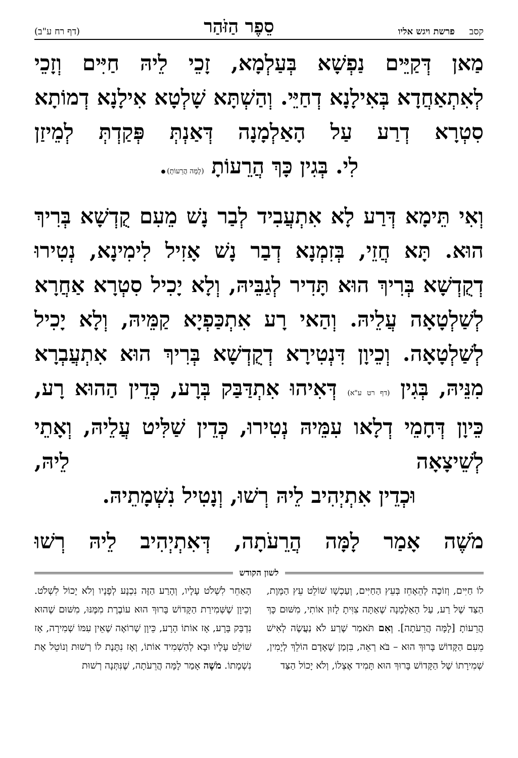קסב פרשת ויגש אליו סֵפֶר הַזֹּהַר (דף רח ע"ב)
מַאן דְּקַיֵּים נַפְשָׁא בְּעַלְמָא, זָכֵי לֵיהּ חַיִּים וְזָכֵי לְאִתְאַחֲדָא בְּאִילָנָא דְחַיֵּי. וְהַשְׁתָּא שָׁלְטָא אִילָנָא דְמוֹתָא סִטְרָא דְרַע עַל הָאַלְמָנָה דְּאַנְתְּ פְּקַדְתְּ לְמֵיזַן
לִי. בְּגִין כָּךְ הֲרֵעוֹתָ (לָמָּה הֲרֵעוֹתָ).
וְאִי תֵּימָא דְּרַע לָא אִתְעֲבִיד לְבַר נָשׁ מֵעִם קֻדְשָׁא בְּרִיךְ הוּא. תָּא חֲזֵי, בְּזִמְנָא דְבַר נָשׁ אָזִיל לִימִינָא, נְטִירוּ דְקֻדְשָׁא בְּרִיךְ הוּא תָּדִיר לְגַבֵּיהּ, וְלָא יָכִיל סִטְרָא אַחֲרָא לְשַׁלְטָאָה עֲלֵיהּ. וְהַאי רָע אִתְכַּפְיָא קַמֵּיהּ, וְלָא יָכִיל לְשַׁלְטָאָה. וְכֵיוָן דִּנְטִירָא דְקֻדְשָׁא בְּרִיךְ הוּא אִתְעֲבְרָא מִנֵּיהּ, בְּגִין (דף רט ע"א) דְּאִיהוּ אִתְדַּבַּק בְּרָע, כְּדֵין הַהוּא רָע, כֵּיוָן דְּחָמֵי דְלָאו עִמֵּיהּ נְטִירוּ, כְּדֵין שַׁלִּיט עֲלֵיהּ, וְאָתֵי לְשֵׁיצָאָה לֵיהּ,
וּכְדֵין אִתְיְהִיב לֵיהּ רְשׁוּ, וְנָטִיל נִשְׁמָתֵיהּ.
מֹשֶׁה אָמַר לָמָּה הֲרֵעֹתָה, דְּאִתְיְהִיב לֵיהּ רְשׁוּ
לשון הקודש
לוֹ חַיִּים, וְזוֹכֶה לְהֵאָחֵז בְּעֵץ הַחַיִּים, וְעַכְשָׁו שׁוֹלֵט עֵץ הַמָּוֶת, הַצַּד שֶׁל רַע, עַל הָאַלְמָנָה שֶׁאַתָּה צִוִּיתָ לָזוּן אוֹתִי, מִשּׁוּם כָּךְ הֲרֵעוֹתָ [לָמָּה הֲרֵעֹתָה]. וְאִם תֹּאמַר שֶׁרַע לֹא נַעֲשֶׂה לְאִישׁ מֵעִם הַקָּדוֹשׁ בָּרוּךְ הוּא – בֹּא רְאֵה, בִּזְמַן שֶׁאָדָם הוֹלֵךְ לְיָמִין, שְׁמִירָתוֹ שֶׁל הַקָּדוֹשׁ בָּרוּךְ הוּא תָּמִיד אֶצְלוֹ, וְלֹא יָכוֹל הַצַּד
הָאַחֵר לִשְׁלֹט עָלָיו, וְהָרַע הַזֶּה נִכְנָע לְפָנָיו וְלֹא יָכוֹל לִשְׁלֹט. וְכֵיוָן שֶׁשְּׁמִירַת הַקָּדוֹשׁ בָּרוּךְ הוּא עוֹבֶרֶת מִמֶּנּוּ, מִשּׁוּם שֶׁהוּא נִדְבָּק בָּרָע, אָז אוֹתוֹ הָרָע, כֵּיוָן שֶׁרוֹאֶה שֶׁאֵין עִמּוֹ שְׁמִירָה, אָז שׁוֹלֵט עָלָיו וּבָא לְהַשְׁמִיד אוֹתוֹ, וְאָז נִתֶּנֶת לוֹ רְשׁוּת וְנוֹטֵל אֶת נִשְׁמָתוֹ. מֹשֶׁה אָמַר לָמָּה הֲרֵעֹתָה, שֶׁנִּתְּנָה רְשׁוּת